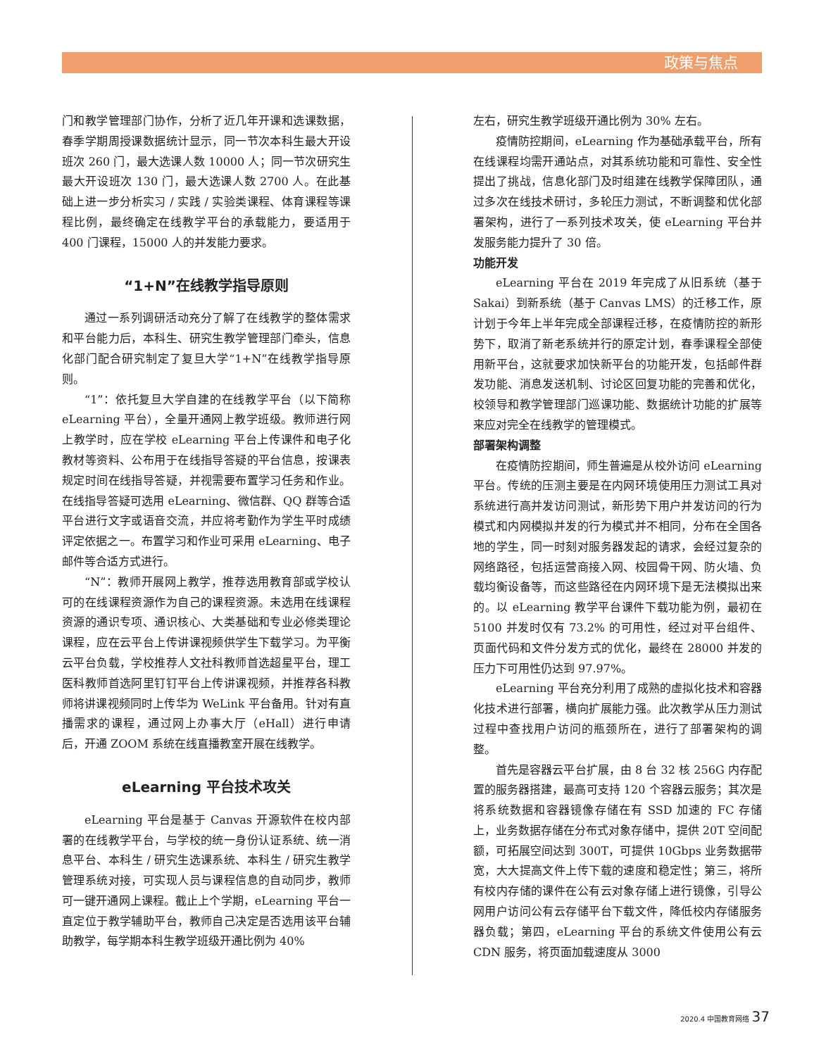政策与焦点
门和教学管理部门协作，分析了近几年开课和选课数据，春季学期周授课数据统计显示，同一节次本科生最大开设班次 260 门，最大选课人数 10000 人；同一节次研究生最大开设班次 130 门，最大选课人数 2700 人。在此基础上进一步分析实习 / 实践 / 实验类课程、体育课程等课程比例，最终确定在线教学平台的承载能力，要适用于 400 门课程，15000 人的并发能力要求。
“1+N”在线教学指导原则
通过一系列调研活动充分了解了在线教学的整体需求和平台能力后，本科生、研究生教学管理部门牵头，信息化部门配合研究制定了复旦大学“1+N”在线教学指导原则。
“1”：依托复旦大学自建的在线教学平台（以下简称 eLearning 平台），全量开通网上教学班级。教师进行网上教学时，应在学校 eLearning 平台上传课件和电子化教材等资料、公布用于在线指导答疑的平台信息，按课表规定时间在线指导答疑，并视需要布置学习任务和作业。在线指导答疑可选用 eLearning、微信群、QQ 群等合适平台进行文字或语音交流，并应将考勤作为学生平时成绩评定依据之一。布置学习和作业可采用 eLearning、电子邮件等合适方式进行。
“N”：教师开展网上教学，推荐选用教育部或学校认可的在线课程资源作为自己的课程资源。未选用在线课程资源的通识专项、通识核心、大类基础和专业必修类理论课程，应在云平台上传讲课视频供学生下载学习。为平衡云平台负载，学校推荐人文社科教师首选超星平台，理工医科教师首选阿里钉钉平台上传讲课视频，并推荐各科教师将讲课视频同时上传华为 WeLink 平台备用。针对有直播需求的课程，通过网上办事大厅（eHall）进行申请后，开通 ZOOM 系统在线直播教室开展在线教学。
eLearning 平台技术攻关
eLearning 平台是基于 Canvas 开源软件在校内部署的在线教学平台，与学校的统一身份认证系统、统一消息平台、本科生 / 研究生选课系统、本科生 / 研究生教学管理系统对接，可实现人员与课程信息的自动同步，教师可一键开通网上课程。截止上个学期，eLearning 平台一直定位于教学辅助平台，教师自己决定是否选用该平台辅助教学，每学期本科生教学班级开通比例为 40%
左右，研究生教学班级开通比例为 30% 左右。
疫情防控期间，eLearning 作为基础承载平台，所有在线课程均需开通站点，对其系统功能和可靠性、安全性提出了挑战，信息化部门及时组建在线教学保障团队，通过多次在线技术研讨，多轮压力测试，不断调整和优化部署架构，进行了一系列技术攻关，使 eLearning 平台并发服务能力提升了 30 倍。
功能开发
eLearning 平台在 2019 年完成了从旧系统（基于 Sakai）到新系统（基于 Canvas LMS）的迁移工作，原计划于今年上半年完成全部课程迁移，在疫情防控的新形势下，取消了新老系统并行的原定计划，春季课程全部使用新平台，这就要求加快新平台的功能开发，包括邮件群发功能、消息发送机制、讨论区回复功能的完善和优化，校领导和教学管理部门巡课功能、数据统计功能的扩展等来应对完全在线教学的管理模式。
部署架构调整
在疫情防控期间，师生普遍是从校外访问 eLearning 平台。传统的压测主要是在内网环境使用压力测试工具对系统进行高并发访问测试，新形势下用户并发访问的行为模式和内网模拟并发的行为模式并不相同，分布在全国各地的学生，同一时刻对服务器发起的请求，会经过复杂的网络路径，包括运营商接入网、校园骨干网、防火墙、负载均衡设备等，而这些路径在内网环境下是无法模拟出来的。以 eLearning 教学平台课件下载功能为例，最初在 5100 并发时仅有 73.2% 的可用性，经过对平台组件、页面代码和文件分发方式的优化，最终在 28000 并发的压力下可用性仍达到 97.97%。
eLearning 平台充分利用了成熟的虚拟化技术和容器化技术进行部署，横向扩展能力强。此次教学从压力测试过程中查找用户访问的瓶颈所在，进行了部署架构的调整。
首先是容器云平台扩展，由 8 台 32 核 256G 内存配置的服务器搭建，最高可支持 120 个容器云服务；其次是将系统数据和容器镜像存储在有 SSD 加速的 FC 存储上，业务数据存储在分布式对象存储中，提供 20T 空间配额，可拓展空间达到 300T，可提供 10Gbps 业务数据带宽，大大提高文件上传下载的速度和稳定性；第三，将所有校内存储的课件在公有云对象存储上进行镜像，引导公网用户访问公有云存储平台下载文件，降低校内存储服务器负载；第四，eLearning 平台的系统文件使用公有云 CDN 服务，将页面加载速度从 3000
2020.4 中国教育网络 37